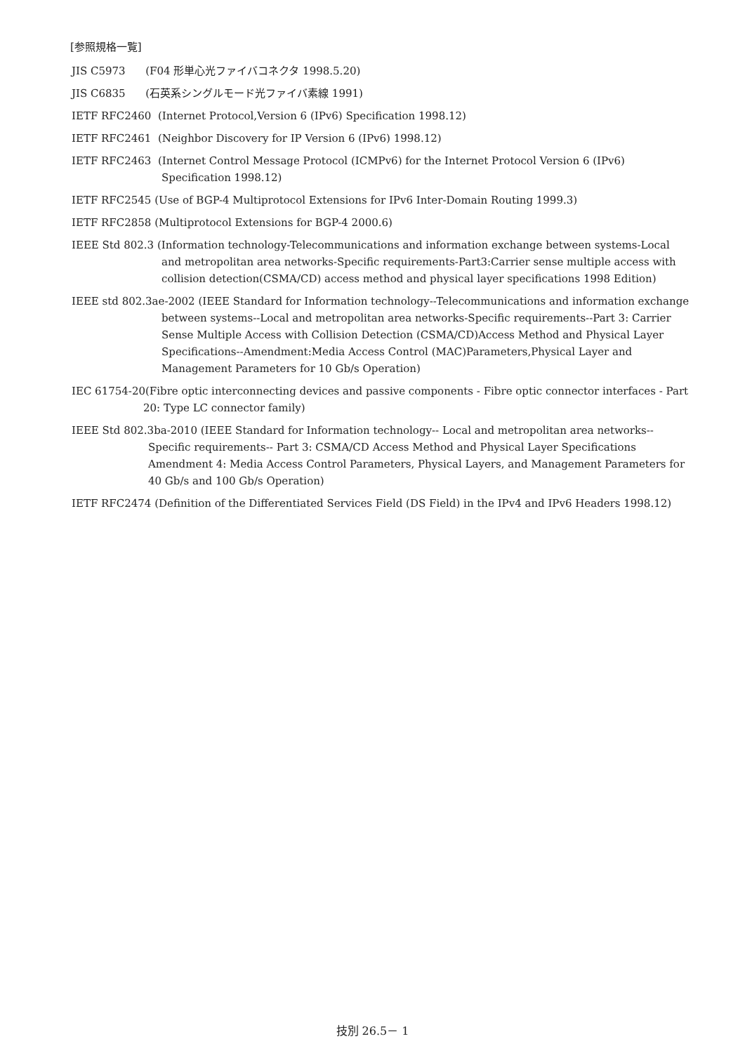[参照規格一覧]
JIS C5973 (F04 形単心光ファイバコネクタ 1998.5.20)
JIS C6835 (石英系シングルモード光ファイバ素線 1991)
IETF RFC2460 (Internet Protocol,Version 6 (IPv6) Specification 1998.12)
IETF RFC2461 (Neighbor Discovery for IP Version 6 (IPv6) 1998.12)
IETF RFC2463 (Internet Control Message Protocol (ICMPv6) for the Internet Protocol Version 6 (IPv6) Specification 1998.12)
IETF RFC2545 (Use of BGP-4 Multiprotocol Extensions for IPv6 Inter-Domain Routing 1999.3)
IETF RFC2858 (Multiprotocol Extensions for BGP-4 2000.6)
IEEE Std 802.3 (Information technology-Telecommunications and information exchange between systems-Local and metropolitan area networks-Specific requirements-Part3:Carrier sense multiple access with collision detection(CSMA/CD) access method and physical layer specifications 1998 Edition)
IEEE std 802.3ae-2002 (IEEE Standard for Information technology--Telecommunications and information exchange between systems--Local and metropolitan area networks-Specific requirements--Part 3: Carrier Sense Multiple Access with Collision Detection (CSMA/CD)Access Method and Physical Layer Specifications--Amendment:Media Access Control (MAC)Parameters,Physical Layer and Management Parameters for 10 Gb/s Operation)
IEC 61754-20(Fibre optic interconnecting devices and passive components - Fibre optic connector interfaces - Part 20: Type LC connector family)
IEEE Std 802.3ba-2010 (IEEE Standard for Information technology-- Local and metropolitan area networks-- Specific requirements-- Part 3: CSMA/CD Access Method and Physical Layer Specifications Amendment 4: Media Access Control Parameters, Physical Layers, and Management Parameters for 40 Gb/s and 100 Gb/s Operation)
IETF RFC2474 (Definition of the Differentiated Services Field (DS Field) in the IPv4 and IPv6 Headers 1998.12)
技別 26.5－ 1